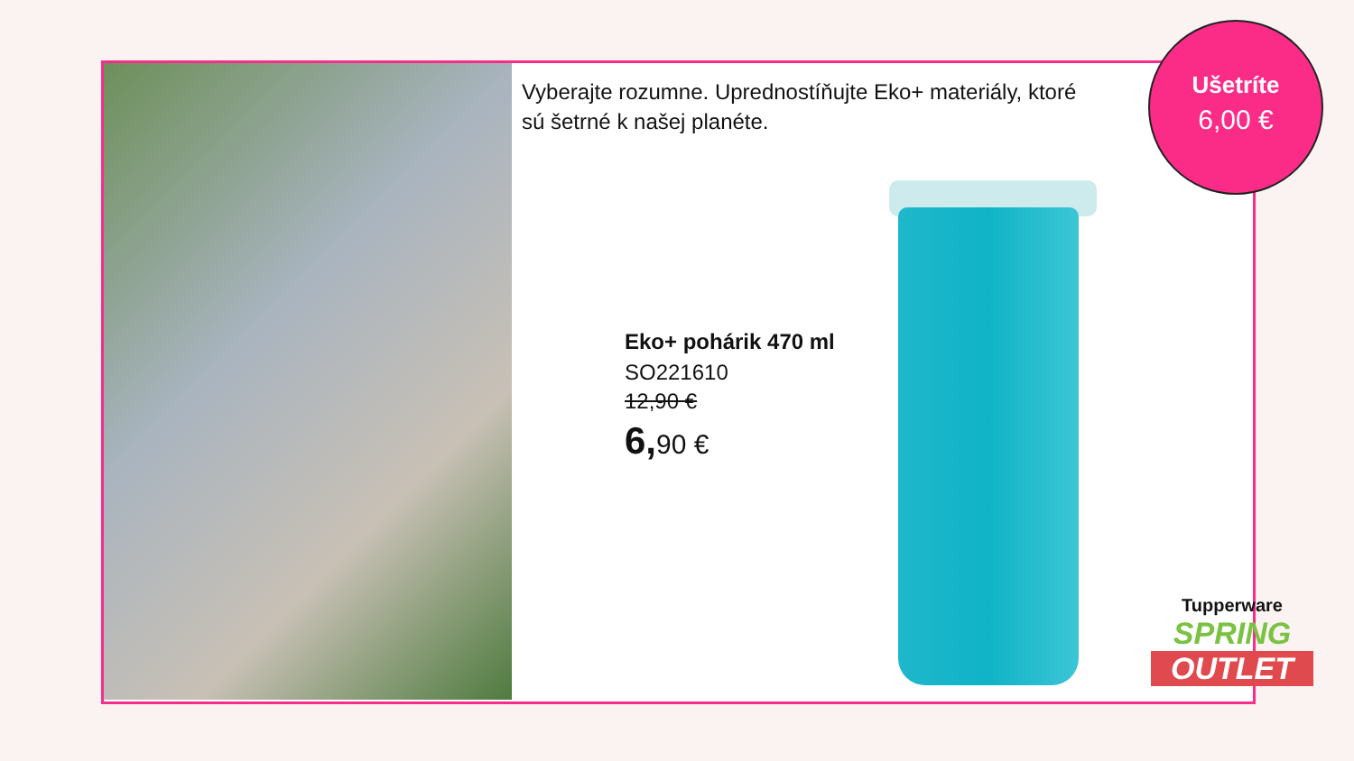Vyberajte rozumne. Upredností‌ňujte Eko+ materiály, ktoré sú šetrné k našej planéte.
Eko+ pohárik 470 ml
SO221610
12,90 €
6, 90 €
Ušetríte
6,00 €
Tupperware
SPRING
OUTLET